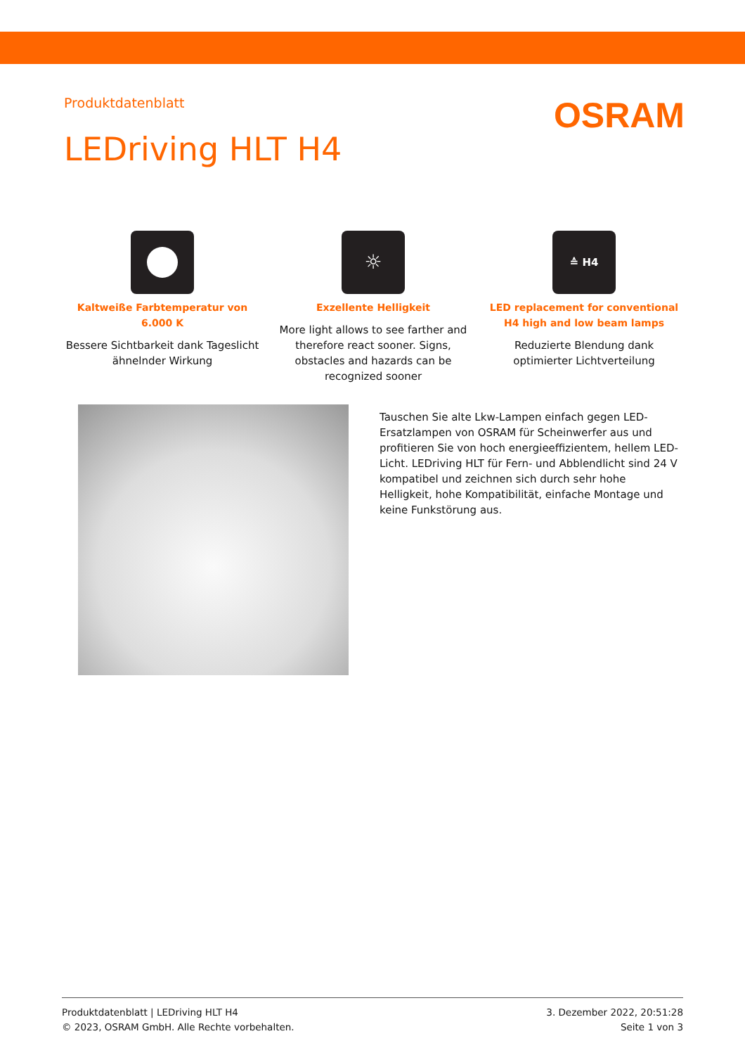Produktdatenblatt
OSRAM
LEDriving HLT H4
Kaltweiße Farbtemperatur von 6.000 K
Bessere Sichtbarkeit dank Tageslicht ähnelnder Wirkung
☼
Exzellente Helligkeit
More light allows to see farther and therefore react sooner. Signs, obstacles and hazards can be recognized sooner
≙ H4
LED replacement for conventional H4 high and low beam lamps
Reduzierte Blendung dank optimierter Lichtverteilung
Tauschen Sie alte Lkw-Lampen einfach gegen LED-Ersatzlampen von OSRAM für Scheinwerfer aus und profitieren Sie von hoch energieeffizientem, hellem LED-Licht. LEDriving HLT für Fern- und Abblendlicht sind 24 V kompatibel und zeichnen sich durch sehr hohe Helligkeit, hohe Kompatibilität, einfache Montage und keine Funkstörung aus.
Produktdatenblatt | LEDriving HLT H4
© 2023, OSRAM GmbH. Alle Rechte vorbehalten.
3. Dezember 2022, 20:51:28
Seite 1 von 3